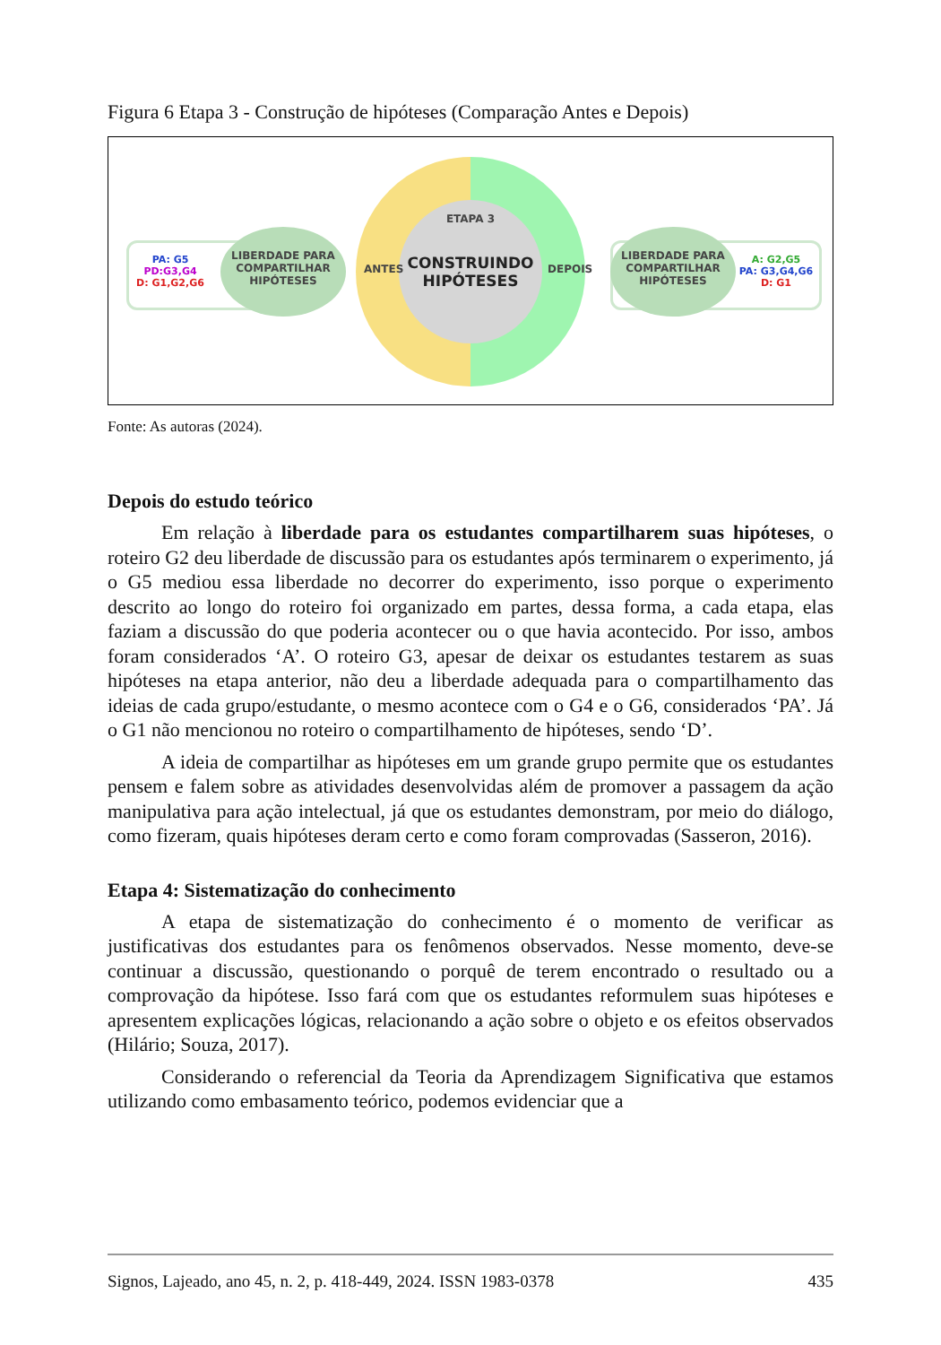Figura 6 Etapa 3 - Construção de hipóteses (Comparação Antes e Depois)
ETAPA 3
CONSTRUINDO HIPÓTESES
ANTES DEPOIS
PA: G5
PD:G3,G4
D: G1,G2,G6
LIBERDADE PARA COMPARTILHAR HIPÓTESES
LIBERDADE PARA COMPARTILHAR HIPÓTESES
A: G2,G5
PA: G3,G4,G6
D: G1
Fonte: As autoras (2024).
Depois do estudo teórico
Em relação à liberdade para os estudantes compartilharem suas hipóteses, o roteiro G2 deu liberdade de discussão para os estudantes após terminarem o experimento, já o G5 mediou essa liberdade no decorrer do experimento, isso porque o experimento descrito ao longo do roteiro foi organizado em partes, dessa forma, a cada etapa, elas faziam a discussão do que poderia acontecer ou o que havia acontecido. Por isso, ambos foram considerados ‘A’. O roteiro G3, apesar de deixar os estudantes testarem as suas hipóteses na etapa anterior, não deu a liberdade adequada para o compartilhamento das ideias de cada grupo/estudante, o mesmo acontece com o G4 e o G6, considerados ‘PA’. Já o G1 não mencionou no roteiro o compartilhamento de hipóteses, sendo ‘D’.
A ideia de compartilhar as hipóteses em um grande grupo permite que os estudantes pensem e falem sobre as atividades desenvolvidas além de promover a passagem da ação manipulativa para ação intelectual, já que os estudantes demonstram, por meio do diálogo, como fizeram, quais hipóteses deram certo e como foram comprovadas (Sasseron, 2016).
Etapa 4: Sistematização do conhecimento
A etapa de sistematização do conhecimento é o momento de verificar as justificativas dos estudantes para os fenômenos observados. Nesse momento, deve-se continuar a discussão, questionando o porquê de terem encontrado o resultado ou a comprovação da hipótese. Isso fará com que os estudantes reformulem suas hipóteses e apresentem explicações lógicas, relacionando a ação sobre o objeto e os efeitos observados (Hilário; Souza, 2017).
Considerando o referencial da Teoria da Aprendizagem Significativa que estamos utilizando como embasamento teórico, podemos evidenciar que a
Signos, Lajeado, ano 45, n. 2, p. 418-449, 2024. ISSN 1983-0378 435